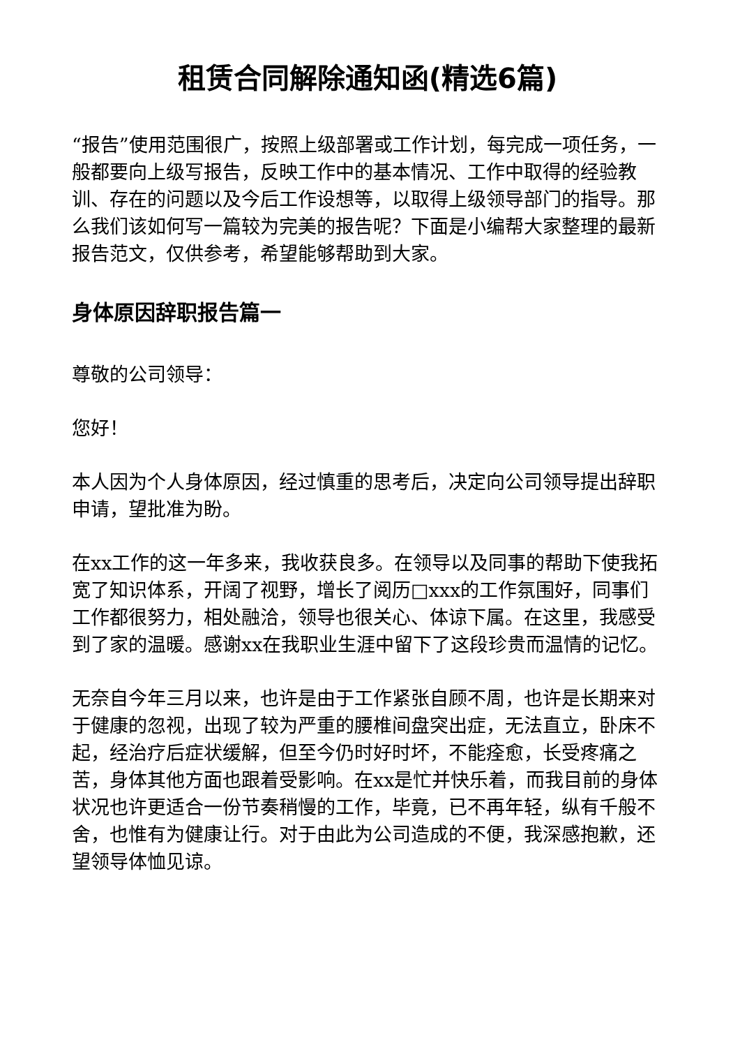租赁合同解除通知函(精选6篇)
“报告”使用范围很广，按照上级部署或工作计划，每完成一项任务，一般都要向上级写报告，反映工作中的基本情况、工作中取得的经验教训、存在的问题以及今后工作设想等，以取得上级领导部门的指导。那么我们该如何写一篇较为完美的报告呢？下面是小编帮大家整理的最新报告范文，仅供参考，希望能够帮助到大家。
身体原因辞职报告篇一
尊敬的公司领导：
您好！
本人因为个人身体原因，经过慎重的思考后，决定向公司领导提出辞职申请，望批准为盼。
在xx工作的这一年多来，我收获良多。在领导以及同事的帮助下使我拓宽了知识体系，开阔了视野，增长了阅历□xxx的工作氛围好，同事们工作都很努力，相处融洽，领导也很关心、体谅下属。在这里，我感受到了家的温暖。感谢xx在我职业生涯中留下了这段珍贵而温情的记忆。
无奈自今年三月以来，也许是由于工作紧张自顾不周，也许是长期来对于健康的忽视，出现了较为严重的腰椎间盘突出症，无法直立，卧床不起，经治疗后症状缓解，但至今仍时好时坏，不能痊愈，长受疼痛之苦，身体其他方面也跟着受影响。在xx是忙并快乐着，而我目前的身体状况也许更适合一份节奏稍慢的工作，毕竟，已不再年轻，纵有千般不舍，也惟有为健康让行。对于由此为公司造成的不便，我深感抱歉，还望领导体恤见谅。